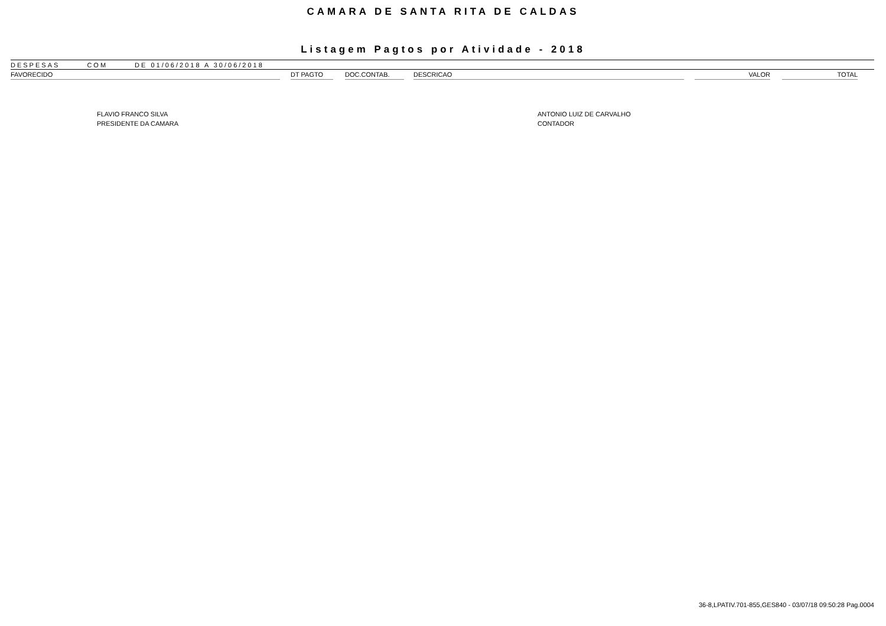CAMARA DE SANTA RITA DE CALDAS
Listagem Pagtos por Atividade - 2018
DESPESAS COM DE 01/06/2018 A 30/06/2018
| FAVORECIDO | | DT PAGTO | | DOC.CONTAB. | | DESCRICAO | | VALOR | | TOTAL | |
| --- | --- | --- | --- | --- | --- | --- | --- | --- | --- | --- | --- |
FLAVIO FRANCO SILVA
PRESIDENTE DA CAMARA
ANTONIO LUIZ DE CARVALHO
CONTADOR
36-8,LPATIV.701-855,GES840 - 03/07/18 09:50:28 Pag.0004